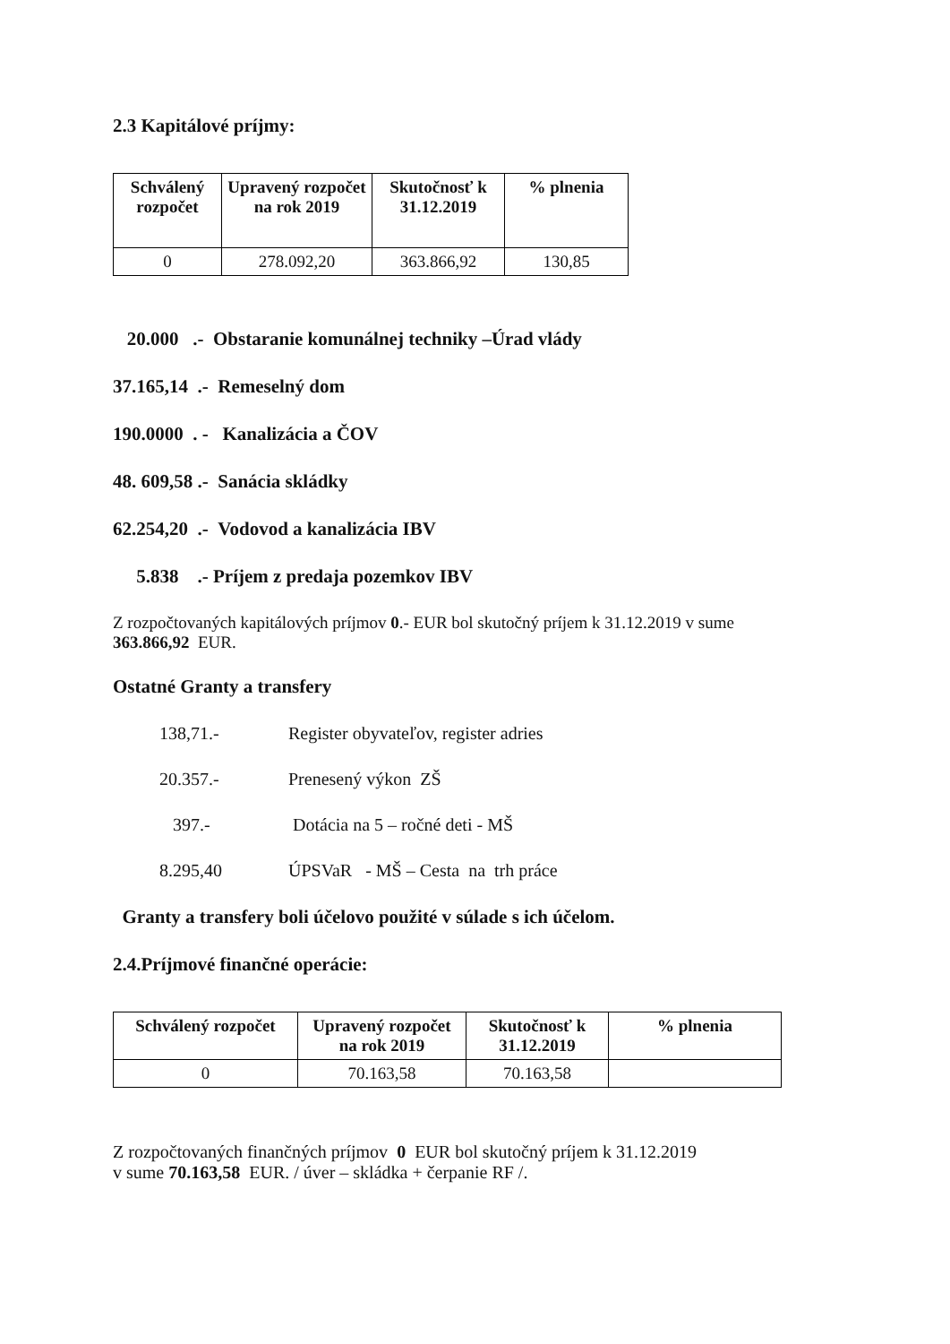2.3 Kapitálové príjmy:
| Schválený rozpočet | Upravený rozpočet na rok 2019 | Skutočnosť k 31.12.2019 | % plnenia |
| --- | --- | --- | --- |
| 0 | 278.092,20 | 363.866,92 | 130,85 |
20.000 .- Obstaranie komunálnej techniky –Úrad vlády
37.165,14 .- Remeselný dom
190.0000 . - Kanalizácia a ČOV
48. 609,58 .- Sanácia skládky
62.254,20 .- Vodovod a kanalizácia IBV
5.838 .- Príjem z predaja pozemkov IBV
Z rozpočtovaných kapitálových príjmov 0.- EUR bol skutočný príjem k 31.12.2019 v sume
363.866,92 EUR.
Ostatné Granty a transfery
138,71.- Register obyvateľov, register adries
20.357.- Prenesený výkon ZŠ
397.- Dotácia na 5 – ročné deti - MŠ
8.295,40 ÚPSVaR - MŠ – Cesta na trh práce
Granty a transfery boli účelovo použité v súlade s ich účelom.
2.4.Príjmové finančné operácie:
| Schválený rozpočet | Upravený rozpočet na rok 2019 | Skutočnosť k 31.12.2019 | % plnenia |
| --- | --- | --- | --- |
| 0 | 70.163,58 | 70.163,58 | |
Z rozpočtovaných finančných príjmov 0 EUR bol skutočný príjem k 31.12.2019
v sume 70.163,58 EUR. / úver – skládka + čerpanie RF /.